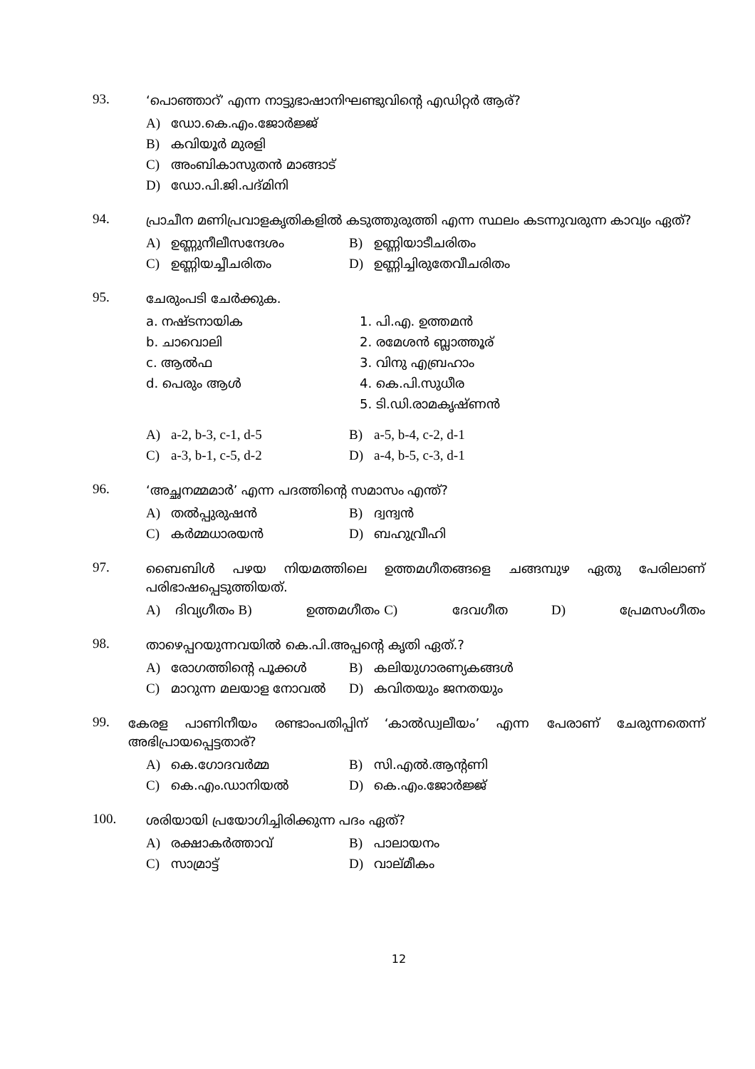93.
‘പൊഞ്ഞാറ്’ എന്ന നാട്ടുഭാഷാനിഘണ്ടുവിന്റെ എഡിറ്റർ ആര്?
A) ഡോ.കെ.എം.ജോർജ്ജ്
B) കവിയൂർ മുരളി
C) അംബികാസുതൻ മാങ്ങാട്
D) ഡോ.പി.ജി.പദ്മിനി
94.
പ്രാചീന മണിപ്രവാളകൃതികളിൽ കടുത്തുരുത്തി എന്ന സ്ഥലം കടന്നുവരുന്ന കാവ്യം ഏത്?
A) ഉണ്ണുനീലീസന്ദേശം B) ഉണ്ണിയാടീചരിതം
C) ഉണ്ണിയച്ചീചരിതം D) ഉണ്ണിച്ചിരുതേവീചരിതം
95.
ചേരുംപടി ചേർക്കുക.
a. നഷ്ടനായിക 1. പി.എ. ഉത്തമൻ
b. ചാവൊലി 2. രമേശൻ ബ്ലാത്തൂര്
c. ആൽഫ 3. വിനു എബ്രഹാം
d. പെരും ആൾ 4. കെ.പി.സുധീര
5. ടി.ഡി.രാമകൃഷ്ണൻ
A) a-2, b-3, c-1, d-5 B) a-5, b-4, c-2, d-1
C) a-3, b-1, c-5, d-2 D) a-4, b-5, c-3, d-1
96.
‘അച്ഛനമ്മമാർ’ എന്ന പദത്തിന്റെ സമാസം എന്ത്?
A) തൽപ്പുരുഷൻ B) ദ്വന്ദ്വൻ
C) കർമ്മധാരയൻ D) ബഹുവ്രീഹി
97.
ബൈബിൾ പഴയ നിയമത്തിലെ ഉത്തമഗീതങ്ങളെ ചങ്ങമ്പുഴ ഏതു പേരിലാണ് പരിഭാഷപ്പെടുത്തിയത്.
A) ദിവ്യഗീതം B) ഉത്തമഗീതം C) ദേവഗീത D) പ്രേമസംഗീതം
98.
താഴെപ്പറയുന്നവയിൽ കെ.പി.അപ്പന്റെ കൃതി ഏത്.?
A) രോഗത്തിന്റെ പൂക്കൾ B) കലിയുഗാരണ്യകങ്ങൾ
C) മാറുന്ന മലയാള നോവൽ D) കവിതയും ജനതയും
99.
കേരള പാണിനീയം രണ്ടാംപതിപ്പിന് ‘കാൽഡ്വലീയം’ എന്ന പേരാണ് ചേരുന്നതെന്ന് അഭിപ്രായപ്പെട്ടതാര്?
A) കെ.ഗോദവർമ്മ B) സി.എൽ.ആന്റണി
C) കെ.എം.ഡാനിയൽ D) കെ.എം.ജോർജ്ജ്
100.
ശരിയായി പ്രയോഗിച്ചിരിക്കുന്ന പദം ഏത്?
A) രക്ഷാകർത്താവ് B) പാലായനം
C) സാമ്രാട്ട് D) വാല്മീകം
12